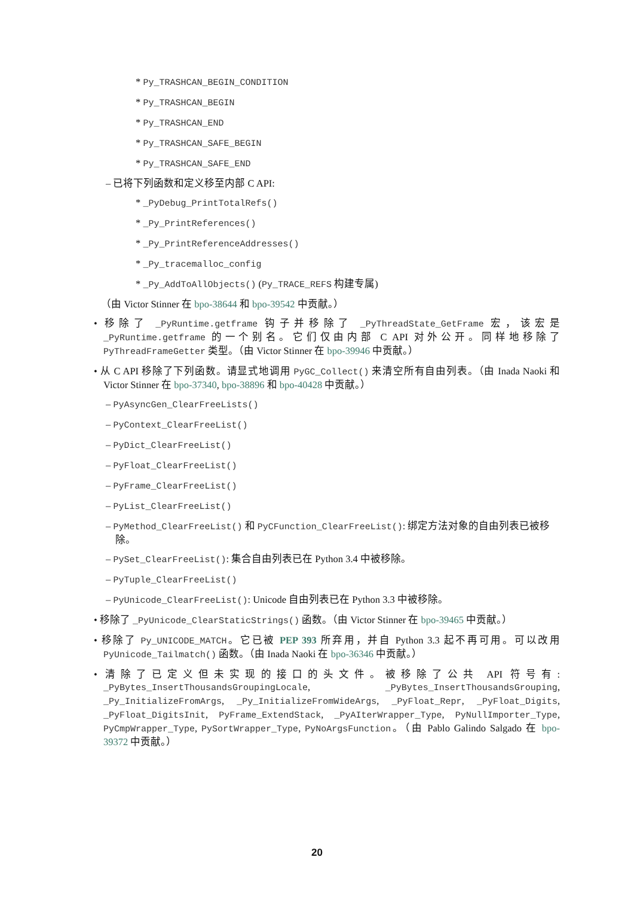* Py_TRASHCAN_BEGIN_CONDITION
* Py_TRASHCAN_BEGIN
* Py_TRASHCAN_END
* Py_TRASHCAN_SAFE_BEGIN
* Py_TRASHCAN_SAFE_END
– 已将下列函数和定义移至内部 C API:
* _PyDebug_PrintTotalRefs()
* _Py_PrintReferences()
* _Py_PrintReferenceAddresses()
* _Py_tracemalloc_config
* _Py_AddToAllObjects() (Py_TRACE_REFS 构建专属)
（由 Victor Stinner 在 bpo-38644 和 bpo-39542 中贡献。）
• 移除了 _PyRuntime.getframe 钩子并移除了 _PyThreadState_GetFrame 宏，该宏是 _PyRuntime.getframe 的一个别名。它们仅由内部 C API 对外公开。同样地移除了 PyThreadFrameGetter 类型。（由 Victor Stinner 在 bpo-39946 中贡献。）
• 从 C API 移除了下列函数。请显式地调用 PyGC_Collect() 来清空所有自由列表。（由 Inada Naoki 和 Victor Stinner 在 bpo-37340, bpo-38896 和 bpo-40428 中贡献。）
– PyAsyncGen_ClearFreeLists()
– PyContext_ClearFreeList()
– PyDict_ClearFreeList()
– PyFloat_ClearFreeList()
– PyFrame_ClearFreeList()
– PyList_ClearFreeList()
– PyMethod_ClearFreeList() 和 PyCFunction_ClearFreeList(): 绑定方法对象的自由列表已被移除。
– PySet_ClearFreeList(): 集合自由列表已在 Python 3.4 中被移除。
– PyTuple_ClearFreeList()
– PyUnicode_ClearFreeList(): Unicode 自由列表已在 Python 3.3 中被移除。
• 移除了 _PyUnicode_ClearStaticStrings() 函数。（由 Victor Stinner 在 bpo-39465 中贡献。）
• 移除了 Py_UNICODE_MATCH。它已被 PEP 393 所弃用，并自 Python 3.3 起不再可用。可以改用 PyUnicode_Tailmatch() 函数。（由 Inada Naoki 在 bpo-36346 中贡献。）
• 清除了已定义但未实现的接口的头文件。被移除了公共 API 符号有: _PyBytes_InsertThousandsGroupingLocale, _PyBytes_InsertThousandsGrouping, _Py_InitializeFromArgs, _Py_InitializeFromWideArgs, _PyFloat_Repr, _PyFloat_Digits, _PyFloat_DigitsInit, PyFrame_ExtendStack, _PyAIterWrapper_Type, PyNullImporter_Type, PyCmpWrapper_Type, PySortWrapper_Type, PyNoArgsFunction。（由 Pablo Galindo Salgado 在 bpo-39372 中贡献。）
20